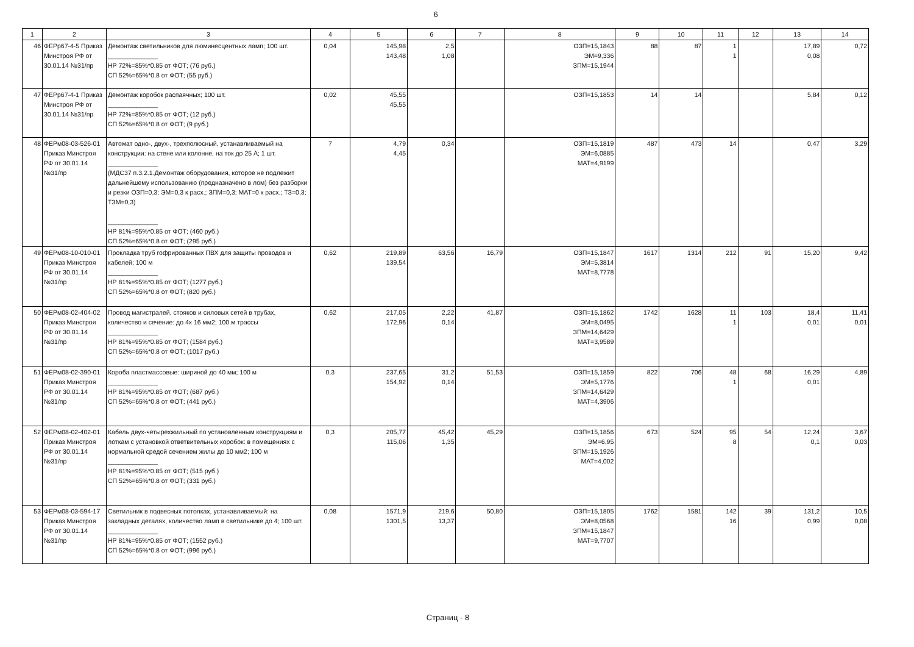6
| 1 | 2 | 3 | 4 | 5 | 6 | 7 | 8 | 9 | 10 | 11 | 12 | 13 | 14 |
| --- | --- | --- | --- | --- | --- | --- | --- | --- | --- | --- | --- | --- | --- |
| 46 | ФЕРр67-4-5 Приказ Минстроя РФ от 30.01.14 №31/пр | Демонтаж светильников для люминесцентных ламп; 100 шт. ______________ НР 72%=85%*0.85 от ФОТ; (76 руб.) СП 52%=65%*0.8 от ФОТ; (55 руб.) | 0,04 | 145,98 143,48 | 2,5 1,08 | | ОЗП=15,1843 ЭМ=9,336 ЗПМ=15,1944 | 88 | 87 | 1 1 | | 17,89 0,08 | 0,72 |
| 47 | ФЕРр67-4-1 Приказ Минстроя РФ от 30.01.14 №31/пр | Демонтаж коробок распаячных; 100 шт. ______________ НР 72%=85%*0.85 от ФОТ; (12 руб.) СП 52%=65%*0.8 от ФОТ; (9 руб.) | 0,02 | 45,55 45,55 | | | ОЗП=15,1853 | 14 | 14 | | | 5,84 | 0,12 |
| 48 | ФЕРм08-03-526-01 Приказ Минстроя РФ от 30.01.14 №31/пр | Автомат одно-, двух-, трехполюсный, устанавливаемый на конструкции: на стене или колонне, на ток до 25 А; 1 шт. ______________ (МДС37 п.3.2.1.Демонтаж оборудования, которое не подлежит дальнейшему использованию (предназначено в лом) без разборки и резки ОЗП=0,3; ЭМ=0,3 к расх.; ЗПМ=0,3; МАТ=0 к расх.; ТЗ=0,3; ТЗМ=0,3) ______________ НР 81%=95%*0.85 от ФОТ; (460 руб.) СП 52%=65%*0.8 от ФОТ; (295 руб.) | 7 | 4,79 4,45 | 0,34 | | ОЗП=15,1819 ЭМ=6,0885 МАТ=4,9199 | 487 | 473 | 14 | | 0,47 | 3,29 |
| 49 | ФЕРм08-10-010-01 Приказ Минстроя РФ от 30.01.14 №31/пр | Прокладка труб гофрированных ПВХ для защиты проводов и кабелей; 100 м ______________ НР 81%=95%*0.85 от ФОТ; (1277 руб.) СП 52%=65%*0.8 от ФОТ; (820 руб.) | 0,62 | 219,89 139,54 | 63,56 | 16,79 | ОЗП=15,1847 ЭМ=5,3814 МАТ=8,7778 | 1617 | 1314 | 212 | 91 | 15,20 | 9,42 |
| 50 | ФЕРм08-02-404-02 Приказ Минстроя РФ от 30.01.14 №31/пр | Провод магистралей, стояков и силовых сетей в трубах, количество и сечение: до 4х 16 мм2; 100 м трассы ______________ НР 81%=95%*0.85 от ФОТ; (1584 руб.) СП 52%=65%*0.8 от ФОТ; (1017 руб.) | 0,62 | 217,05 172,96 | 2,22 0,14 | 41,87 | ОЗП=15,1862 ЭМ=8,0495 ЗПМ=14,6429 МАТ=3,9589 | 1742 | 1628 | 11 1 | 103 | 18,4 0,01 | 11,41 0,01 |
| 51 | ФЕРм08-02-390-01 Приказ Минстроя РФ от 30.01.14 №31/пр | Короба пластмассовые: шириной до 40 мм; 100 м ______________ НР 81%=95%*0.85 от ФОТ; (687 руб.) СП 52%=65%*0.8 от ФОТ; (441 руб.) | 0,3 | 237,65 154,92 | 31,2 0,14 | 51,53 | ОЗП=15,1859 ЭМ=5,1776 ЗПМ=14,6429 МАТ=4,3906 | 822 | 706 | 48 1 | 68 | 16,29 0,01 | 4,89 |
| 52 | ФЕРм08-02-402-01 Приказ Минстроя РФ от 30.01.14 №31/пр | Кабель двух-четырехжильный по установленным конструкциям и лоткам с установкой ответвительных коробок: в помещениях с нормальной средой сечением жилы до 10 мм2; 100 м ______________ НР 81%=95%*0.85 от ФОТ; (515 руб.) СП 52%=65%*0.8 от ФОТ; (331 руб.) | 0,3 | 205,77 115,06 | 45,42 1,35 | 45,29 | ОЗП=15,1856 ЭМ=6,95 ЗПМ=15,1926 МАТ=4,002 | 673 | 524 | 95 8 | 54 | 12,24 0,1 | 3,67 0,03 |
| 53 | ФЕРм08-03-594-17 Приказ Минстроя РФ от 30.01.14 №31/пр | Светильник в подвесных потолках, устанавливаемый: на закладных деталях, количество ламп в светильнике до 4; 100 шт. ______________ НР 81%=95%*0.85 от ФОТ; (1552 руб.) СП 52%=65%*0.8 от ФОТ; (996 руб.) | 0,08 | 1571,9 1301,5 | 219,6 13,37 | 50,80 | ОЗП=15,1805 ЭМ=8,0568 ЗПМ=15,1847 МАТ=9,7707 | 1762 | 1581 | 142 16 | 39 | 131,2 0,99 | 10,5 0,08 |
Страниц - 8